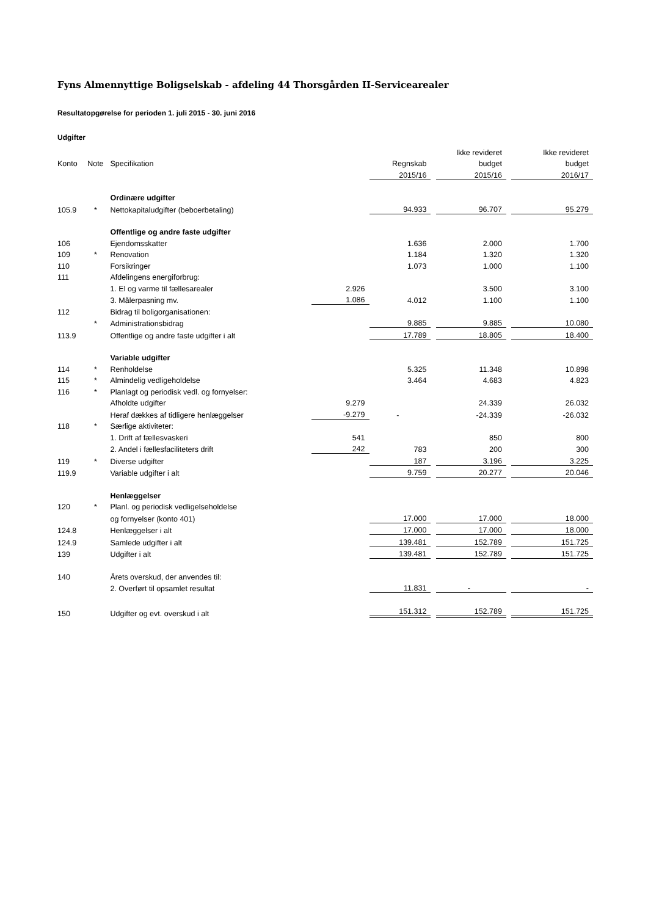Fyns Almennyttige Boligselskab - afdeling 44 Thorsgården II-Servicearealer
Resultatopgørelse for perioden 1. juli 2015 - 30. juni 2016
Udgifter
| | | | | | | Ikke revideret | | Ikke revideret |
| --- | --- | --- | --- | --- | --- | --- | --- | --- |
| Konto | Note | Specifikation | | Regnskab | | budget | | budget |
| | | | | 2015/16 | | 2015/16 | | 2016/17 |
| | | Ordinære udgifter | | | | | | |
| 105.9 | * | Nettokapitaludgifter (beboerbetaling) | | 94.933 | | 96.707 | | 95.279 |
| | | Offentlige og andre faste udgifter | | | | | | |
| 106 | | Ejendomsskatter | | 1.636 | | 2.000 | | 1.700 |
| 109 | * | Renovation | | 1.184 | | 1.320 | | 1.320 |
| 110 | | Forsikringer | | 1.073 | | 1.000 | | 1.100 |
| 111 | | Afdelingens energiforbrug: | | | | | | |
| | | 1. El og varme til fællesarealer | 2.926 | | | 3.500 | | 3.100 |
| | | 3. Målerpasning mv. | 1.086 | 4.012 | | 1.100 | | 1.100 |
| 112 | | Bidrag til boligorganisationen: | | | | | | |
| | * | Administrationsbidrag | | 9.885 | | 9.885 | | 10.080 |
| 113.9 | | Offentlige og andre faste udgifter i alt | | 17.789 | | 18.805 | | 18.400 |
| | | Variable udgifter | | | | | | |
| 114 | * | Renholdelse | | 5.325 | | 11.348 | | 10.898 |
| 115 | * | Almindelig vedligeholdelse | | 3.464 | | 4.683 | | 4.823 |
| 116 | * | Planlagt og periodisk vedl. og fornyelser: | | | | | | |
| | | Afholdte udgifter | 9.279 | | | 24.339 | | 26.032 |
| | | Heraf dækkes af tidligere henlæggelser | -9.279 | - | | -24.339 | | -26.032 |
| 118 | * | Særlige aktiviteter: | | | | | | |
| | | 1. Drift af fællesvaskeri | 541 | | | 850 | | 800 |
| | | 2. Andel i fællesfaciliteters drift | 242 | 783 | | 200 | | 300 |
| 119 | * | Diverse udgifter | | 187 | | 3.196 | | 3.225 |
| 119.9 | | Variable udgifter i alt | | 9.759 | | 20.277 | | 20.046 |
| | | Henlæggelser | | | | | | |
| 120 | * | Planl. og periodisk vedligelseholdelse | | | | | | |
| | | og fornyelser (konto 401) | | 17.000 | | 17.000 | | 18.000 |
| 124.8 | | Henlæggelser i alt | | 17.000 | | 17.000 | | 18.000 |
| 124.9 | | Samlede udgifter i alt | | 139.481 | | 152.789 | | 151.725 |
| 139 | | Udgifter i alt | | 139.481 | | 152.789 | | 151.725 |
| 140 | | Årets overskud, der anvendes til: | | | | | | |
| | | 2. Overført til opsamlet resultat | | 11.831 | | - | | - |
| 150 | | Udgifter og evt. overskud i alt | | 151.312 | | 152.789 | | 151.725 |